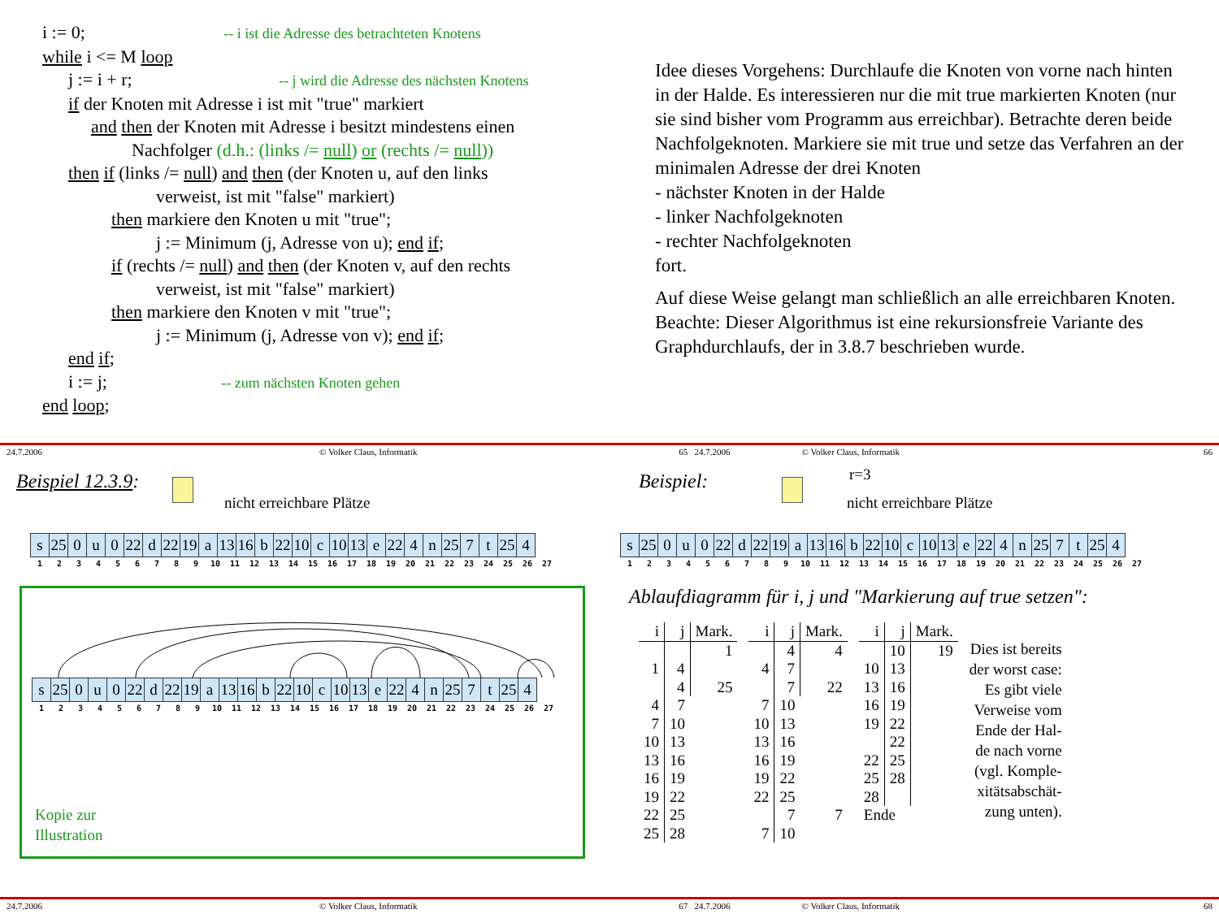i := 0; -- i ist die Adresse des betrachteten Knotens
while i <= M loop
j := i + r; -- j wird die Adresse des nächsten Knotens
if der Knoten mit Adresse i ist mit "true" markiert
and then der Knoten mit Adresse i besitzt mindestens einen
Nachfolger (d.h.: (links /= null) or (rechts /= null))
then if (links /= null) and then (der Knoten u, auf den links
verweist, ist mit "false" markiert)
then markiere den Knoten u mit "true";
j := Minimum (j, Adresse von u); end if;
if (rechts /= null) and then (der Knoten v, auf den rechts
verweist, ist mit "false" markiert)
then markiere den Knoten v mit "true";
j := Minimum (j, Adresse von v); end if;
end if;
i := j; -- zum nächsten Knoten gehen
end loop;
Idee dieses Vorgehens: Durchlaufe die Knoten von vorne nach hinten in der Halde. Es interessieren nur die mit true markierten Knoten (nur sie sind bisher vom Programm aus erreichbar). Betrachte deren beide Nachfolgeknoten. Markiere sie mit true und setze das Verfahren an der minimalen Adresse der drei Knoten
- nächster Knoten in der Halde
- linker Nachfolgeknoten
- rechter Nachfolgeknoten
fort.
Auf diese Weise gelangt man schließlich an alle erreichbaren Knoten. Beachte: Dieser Algorithmus ist eine rekursionsfreie Variante des Graphdurchlaufs, der in 3.8.7 beschrieben wurde.
24.7.2006 © Volker Claus, Informatik 65 24.7.2006 © Volker Claus, Informatik 66
Beispiel 12.3.9:
nicht erreichbare Plätze
| s | 25 | 0 | u | 0 | 22 | d | 22 | 19 | a | 13 | 16 | b | 22 | 10 | c | 10 | 13 | e | 22 | 4 | n | 25 | 7 | t | 25 | 4 |
| 1 | 2 | 3 | 4 | 5 | 6 | 7 | 8 | 9 | 10 | 11 | 12 | 13 | 14 | 15 | 16 | 17 | 18 | 19 | 20 | 21 | 22 | 23 | 24 | 25 | 26 | 27 |
| s | 25 | 0 | u | 0 | 22 | d | 22 | 19 | a | 13 | 16 | b | 22 | 10 | c | 10 | 13 | e | 22 | 4 | n | 25 | 7 | t | 25 | 4 |
| 1 | 2 | 3 | 4 | 5 | 6 | 7 | 8 | 9 | 10 | 11 | 12 | 13 | 14 | 15 | 16 | 17 | 18 | 19 | 20 | 21 | 22 | 23 | 24 | 25 | 26 | 27 |
Kopie zur
Illustration
Beispiel:
r=3
nicht erreichbare Plätze
| s | 25 | 0 | u | 0 | 22 | d | 22 | 19 | a | 13 | 16 | b | 22 | 10 | c | 10 | 13 | e | 22 | 4 | n | 25 | 7 | t | 25 | 4 |
| 1 | 2 | 3 | 4 | 5 | 6 | 7 | 8 | 9 | 10 | 11 | 12 | 13 | 14 | 15 | 16 | 17 | 18 | 19 | 20 | 21 | 22 | 23 | 24 | 25 | 26 | 27 |
Ablaufdiagramm für i, j und "Markierung auf true setzen":
| i | j | Mark. |
| --- | --- | --- |
| | | 1 |
| 1 | 4 | |
| | 4 | 25 |
| 4 | 7 | |
| 7 | 10 | |
| 10 | 13 | |
| 13 | 16 | |
| 16 | 19 | |
| 19 | 22 | |
| 22 | 25 | |
| 25 | 28 | |
| i | j | Mark. |
| --- | --- | --- |
| | 4 | 4 |
| 4 | 7 | |
| | 7 | 22 |
| 7 | 10 | |
| 10 | 13 | |
| 13 | 16 | |
| 16 | 19 | |
| 19 | 22 | |
| 22 | 25 | |
| | 7 | 7 |
| 7 | 10 | |
| i | j | Mark. |
| --- | --- | --- |
| | 10 | 19 |
| 10 | 13 | |
| 13 | 16 | |
| 16 | 19 | |
| 19 | 22 | |
| | 22 | |
| 22 | 25 | |
| 25 | 28 | |
| 28 | | |
| Ende | | |
Dies ist bereits
der worst case:
Es gibt viele
Verweise vom
Ende der Hal-
de nach vorne
(vgl. Komple-
xitätsabschät-
zung unten).
24.7.2006 © Volker Claus, Informatik 67 24.7.2006 © Volker Claus, Informatik 68